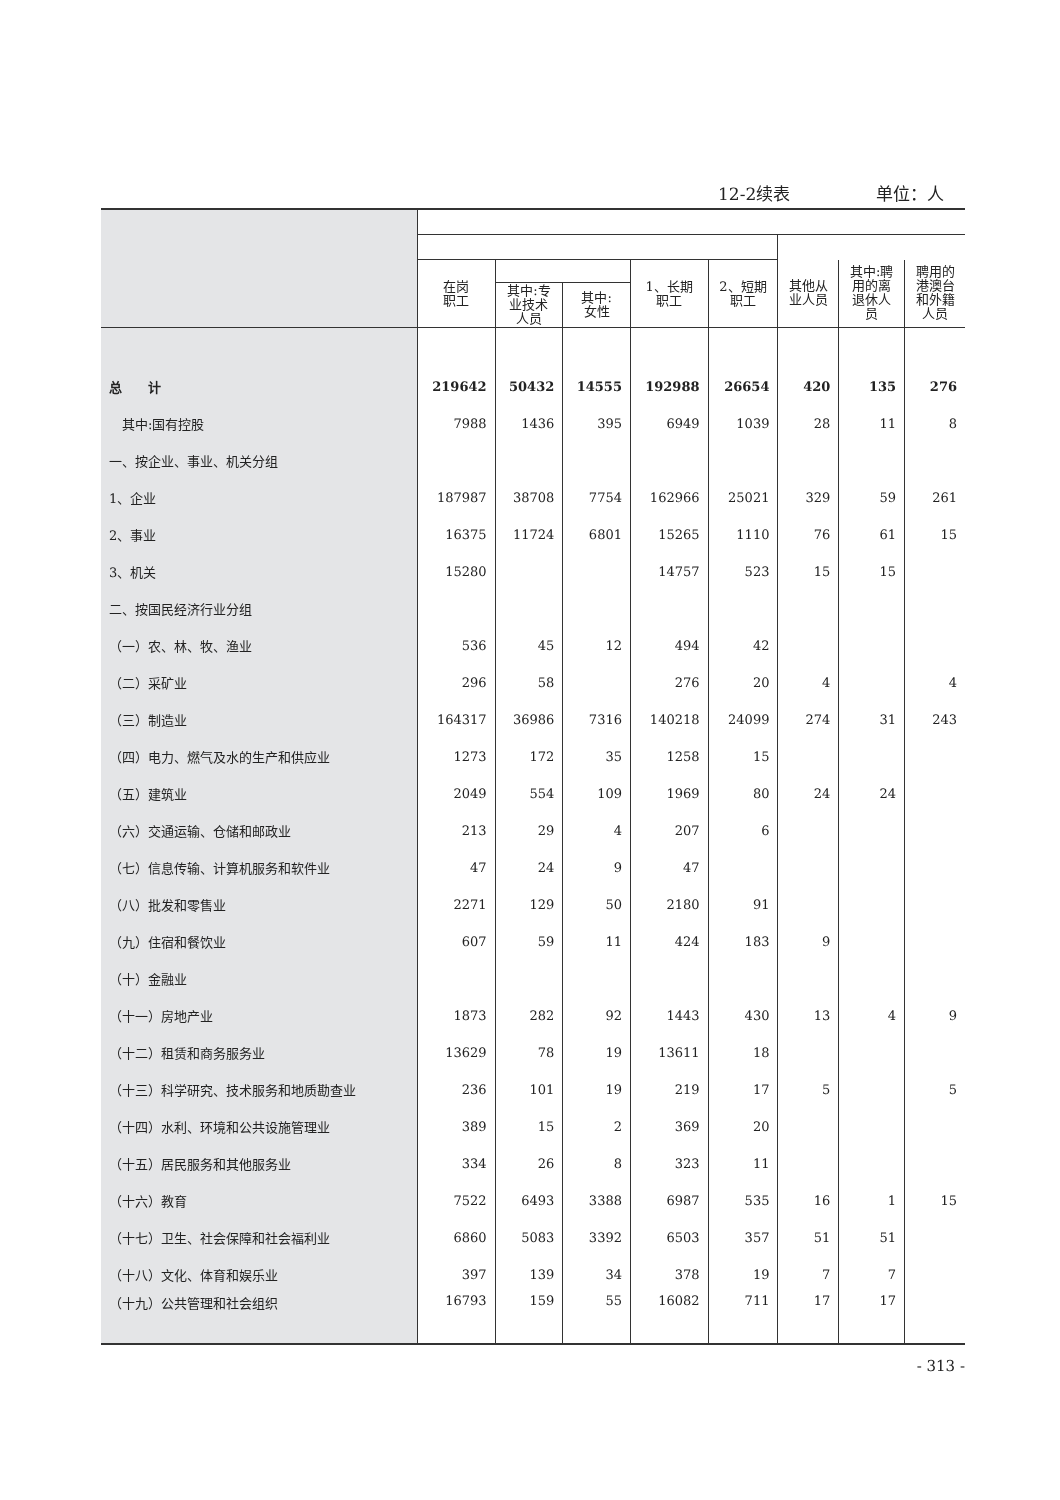12-2续表 单位：人
| | 在岗 职工 | | | 1、长期 职工 | 2、短期 职工 | 其他从 业人员 | 其中:聘 用的离 退休人 员 | 聘用的 港澳台 和外籍 人员 |
| --- | --- | --- | --- | --- | --- | --- | --- | --- |
| | | 其中:专 业技术 人员 | 其中: 女性 | | | | | |
| 总 计 | 219642 | 50432 | 14555 | 192988 | 26654 | 420 | 135 | 276 |
| 其中:国有控股 | 7988 | 1436 | 395 | 6949 | 1039 | 28 | 11 | 8 |
| 一、按企业、事业、机关分组 | | | | | | | | |
| 1、企业 | 187987 | 38708 | 7754 | 162966 | 25021 | 329 | 59 | 261 |
| 2、事业 | 16375 | 11724 | 6801 | 15265 | 1110 | 76 | 61 | 15 |
| 3、机关 | 15280 | | | 14757 | 523 | 15 | 15 | |
| 二、按国民经济行业分组 | | | | | | | | |
| （一）农、林、牧、渔业 | 536 | 45 | 12 | 494 | 42 | | | |
| （二）采矿业 | 296 | 58 | | 276 | 20 | 4 | | 4 |
| （三）制造业 | 164317 | 36986 | 7316 | 140218 | 24099 | 274 | 31 | 243 |
| （四）电力、燃气及水的生产和供应业 | 1273 | 172 | 35 | 1258 | 15 | | | |
| （五）建筑业 | 2049 | 554 | 109 | 1969 | 80 | 24 | 24 | |
| （六）交通运输、仓储和邮政业 | 213 | 29 | 4 | 207 | 6 | | | |
| （七）信息传输、计算机服务和软件业 | 47 | 24 | 9 | 47 | | | | |
| （八）批发和零售业 | 2271 | 129 | 50 | 2180 | 91 | | | |
| （九）住宿和餐饮业 | 607 | 59 | 11 | 424 | 183 | 9 | | |
| （十）金融业 | | | | | | | | |
| （十一）房地产业 | 1873 | 282 | 92 | 1443 | 430 | 13 | 4 | 9 |
| （十二）租赁和商务服务业 | 13629 | 78 | 19 | 13611 | 18 | | | |
| （十三）科学研究、技术服务和地质勘查业 | 236 | 101 | 19 | 219 | 17 | 5 | | 5 |
| （十四）水利、环境和公共设施管理业 | 389 | 15 | 2 | 369 | 20 | | | |
| （十五）居民服务和其他服务业 | 334 | 26 | 8 | 323 | 11 | | | |
| （十六）教育 | 7522 | 6493 | 3388 | 6987 | 535 | 16 | 1 | 15 |
| （十七）卫生、社会保障和社会福利业 | 6860 | 5083 | 3392 | 6503 | 357 | 51 | 51 | |
| （十八）文化、体育和娱乐业 | 397 | 139 | 34 | 378 | 19 | 7 | 7 | |
| （十九）公共管理和社会组织 | 16793 | 159 | 55 | 16082 | 711 | 17 | 17 | |
- 313 -